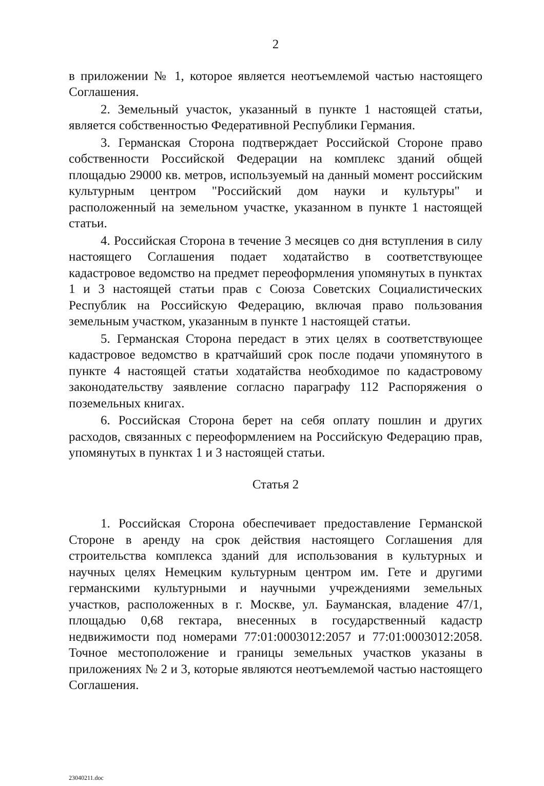2
в приложении № 1, которое является неотъемлемой частью настоящего Соглашения.
2. Земельный участок, указанный в пункте 1 настоящей статьи, является собственностью Федеративной Республики Германия.
3. Германская Сторона подтверждает Российской Стороне право собственности Российской Федерации на комплекс зданий общей площадью 29000 кв. метров, используемый на данный момент российским культурным центром "Российский дом науки и культуры" и расположенный на земельном участке, указанном в пункте 1 настоящей статьи.
4. Российская Сторона в течение 3 месяцев со дня вступления в силу настоящего Соглашения подает ходатайство в соответствующее кадастровое ведомство на предмет переоформления упомянутых в пунктах 1 и 3 настоящей статьи прав с Союза Советских Социалистических Республик на Российскую Федерацию, включая право пользования земельным участком, указанным в пункте 1 настоящей статьи.
5. Германская Сторона передаст в этих целях в соответствующее кадастровое ведомство в кратчайший срок после подачи упомянутого в пункте 4 настоящей статьи ходатайства необходимое по кадастровому законодательству заявление согласно параграфу 112 Распоряжения о поземельных книгах.
6. Российская Сторона берет на себя оплату пошлин и других расходов, связанных с переоформлением на Российскую Федерацию прав, упомянутых в пунктах 1 и 3 настоящей статьи.
Статья 2
1. Российская Сторона обеспечивает предоставление Германской Стороне в аренду на срок действия настоящего Соглашения для строительства комплекса зданий для использования в культурных и научных целях Немецким культурным центром им. Гете и другими германскими культурными и научными учреждениями земельных участков, расположенных в г. Москве, ул. Бауманская, владение 47/1, площадью 0,68 гектара, внесенных в государственный кадастр недвижимости под номерами 77:01:0003012:2057 и 77:01:0003012:2058. Точное местоположение и границы земельных участков указаны в приложениях № 2 и 3, которые являются неотъемлемой частью настоящего Соглашения.
23040211.doc